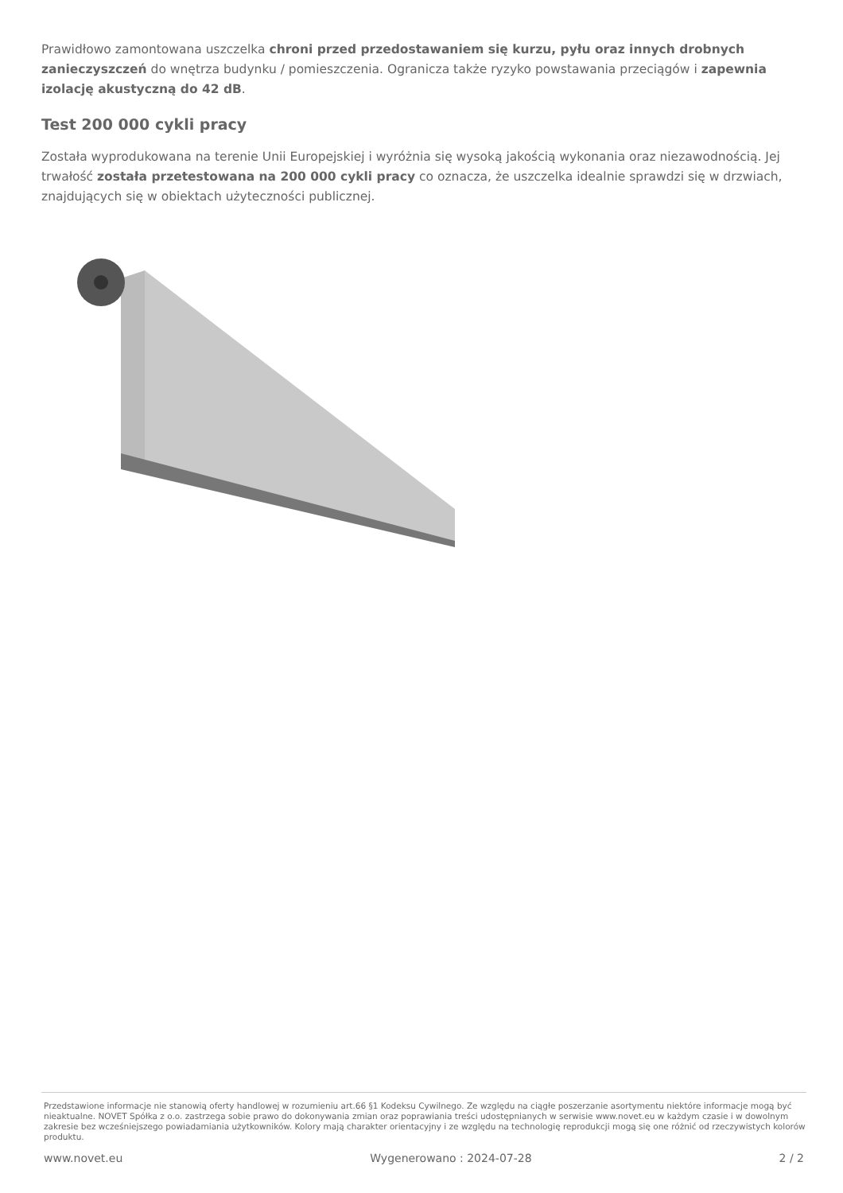Prawidłowo zamontowana uszczelka chroni przed przedostawaniem się kurzu, pyłu oraz innych drobnych zanieczyszczeń do wnętrza budynku / pomieszczenia. Ogranicza także ryzyko powstawania przeciągów i zapewnia izolację akustyczną do 42 dB.
Test 200 000 cykli pracy
Została wyprodukowana na terenie Unii Europejskiej i wyróżnia się wysoką jakością wykonania oraz niezawodnością. Jej trwałość została przetestowana na 200 000 cykli pracy co oznacza, że uszczelka idealnie sprawdzi się w drzwiach, znajdujących się w obiektach użyteczności publicznej.
Przedstawione informacje nie stanowią oferty handlowej w rozumieniu art.66 §1 Kodeksu Cywilnego. Ze względu na ciągłe poszerzanie asortymentu niektóre informacje mogą być nieaktualne. NOVET Spółka z o.o. zastrzega sobie prawo do dokonywania zmian oraz poprawiania treści udostępnianych w serwisie www.novet.eu w każdym czasie i w dowolnym zakresie bez wcześniejszego powiadamiania użytkowników. Kolory mają charakter orientacyjny i ze względu na technologię reprodukcji mogą się one różnić od rzeczywistych kolorów produktu.
www.novet.eu Wygenerowano : 2024-07-28 2 / 2